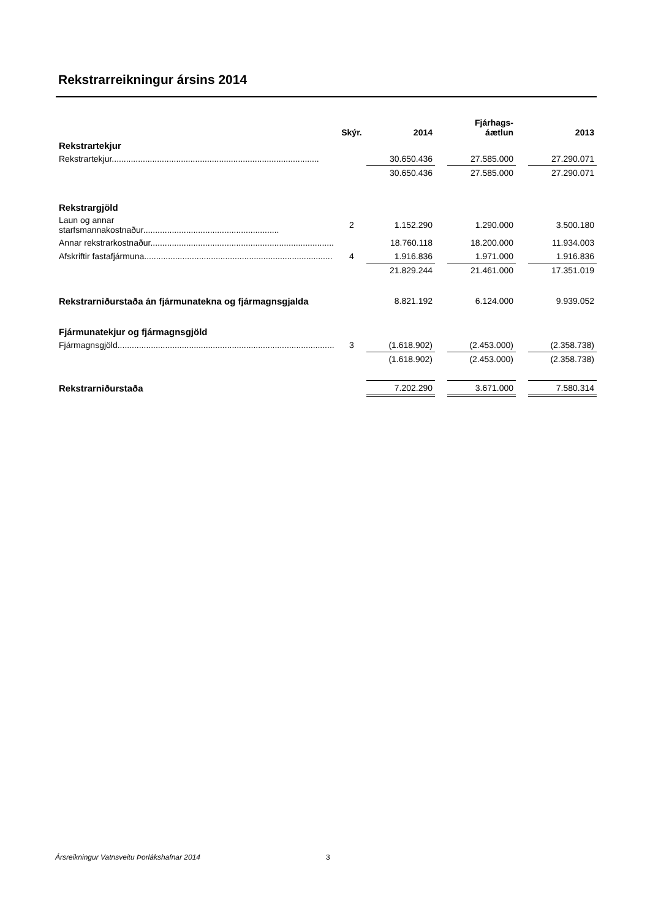Rekstrarreikningur ársins 2014
| | Skýr. | 2014 | | Fjárhags- áætlun | | 2013 |
| --- | --- | --- | --- | --- | --- | --- |
| Rekstrartekjur | | | | | | |
| Rekstrartekjur....................................................................................... | | 30.650.436 | | 27.585.000 | | 27.290.071 |
| | | 30.650.436 | | 27.585.000 | | 27.290.071 |
| Rekstrargjöld | | | | | | |
| Laun og annar starfsmannakostnaður......................................................... | 2 | 1.152.290 | | 1.290.000 | | 3.500.180 |
| Annar rekstrarkostnaður............................................................................. | | 18.760.118 | | 18.200.000 | | 11.934.003 |
| Afskriftir fastafjármuna............................................................................... | 4 | 1.916.836 | | 1.971.000 | | 1.916.836 |
| | | 21.829.244 | | 21.461.000 | | 17.351.019 |
| Rekstrarniðurstaða án fjármunatekna og fjármagnsgjalda | | 8.821.192 | | 6.124.000 | | 9.939.052 |
| Fjármunatekjur og fjármagnsgjöld | | | | | | |
| Fjármagnsgjöld........................................................................................... | 3 | (1.618.902) | | (2.453.000) | | (2.358.738) |
| | | (1.618.902) | | (2.453.000) | | (2.358.738) |
| Rekstrarniðurstaða | | 7.202.290 | | 3.671.000 | | 7.580.314 |
Ársreikningur Vatnsveitu Þorlákshafnar 2014
3